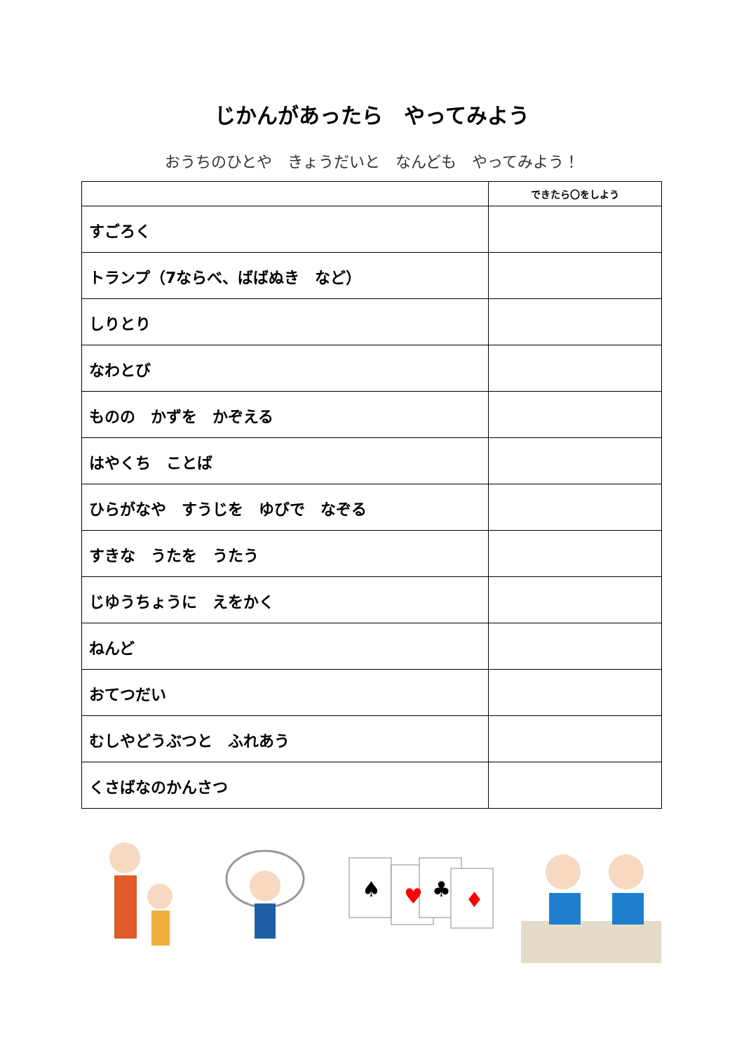じかんがあったら　やってみよう
おうちのひとや　きょうだいと　なんども　やってみよう！
| | できたら〇をしよう |
| --- | --- |
| すごろく | |
| トランプ（7ならべ、ばばぬき など） | |
| しりとり | |
| なわとび | |
| ものの かずを かぞえる | |
| はやくち ことば | |
| ひらがなや すうじを ゆびで なぞる | |
| すきな うたを うたう | |
| じゆうちょうに えをかく | |
| ねんど | |
| おてつだい | |
| むしやどうぶつと ふれあう | |
| くさばなのかんさつ | |
♠
♥
♣
♦